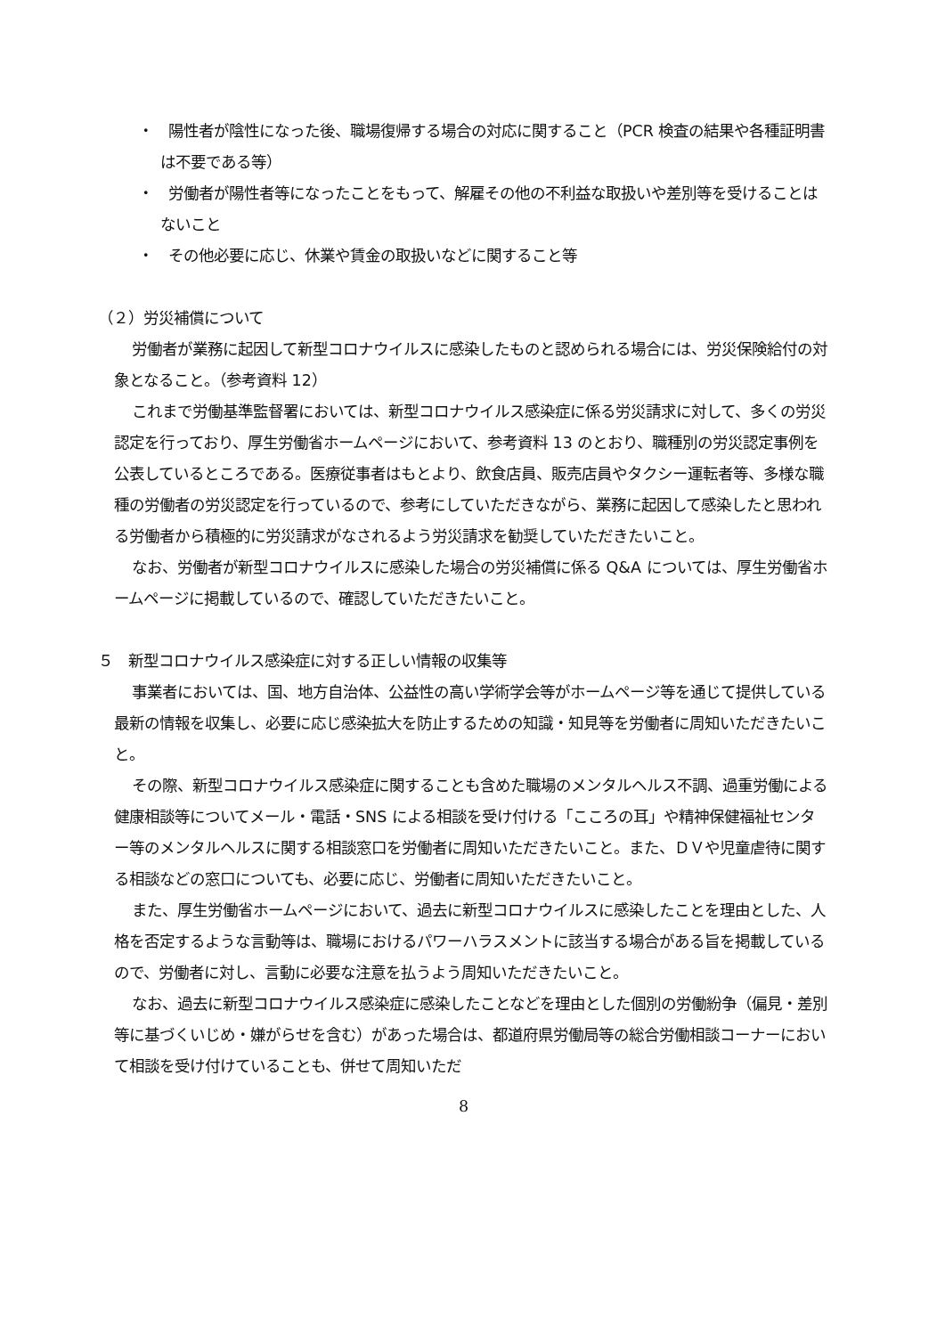・　陽性者が陰性になった後、職場復帰する場合の対応に関すること（PCR 検査の結果や各種証明書は不要である等）
・　労働者が陽性者等になったことをもって、解雇その他の不利益な取扱いや差別等を受けることはないこと
・　その他必要に応じ、休業や賃金の取扱いなどに関すること等
（２）労災補償について
労働者が業務に起因して新型コロナウイルスに感染したものと認められる場合には、労災保険給付の対象となること。（参考資料 12）
これまで労働基準監督署においては、新型コロナウイルス感染症に係る労災請求に対して、多くの労災認定を行っており、厚生労働省ホームページにおいて、参考資料 13 のとおり、職種別の労災認定事例を公表しているところである。医療従事者はもとより、飲食店員、販売店員やタクシー運転者等、多様な職種の労働者の労災認定を行っているので、参考にしていただきながら、業務に起因して感染したと思われる労働者から積極的に労災請求がなされるよう労災請求を勧奨していただきたいこと。
なお、労働者が新型コロナウイルスに感染した場合の労災補償に係る Q&A については、厚生労働省ホームページに掲載しているので、確認していただきたいこと。
５　新型コロナウイルス感染症に対する正しい情報の収集等
事業者においては、国、地方自治体、公益性の高い学術学会等がホームページ等を通じて提供している最新の情報を収集し、必要に応じ感染拡大を防止するための知識・知見等を労働者に周知いただきたいこと。
その際、新型コロナウイルス感染症に関することも含めた職場のメンタルヘルス不調、過重労働による健康相談等についてメール・電話・SNS による相談を受け付ける「こころの耳」や精神保健福祉センター等のメンタルヘルスに関する相談窓口を労働者に周知いただきたいこと。また、ＤＶや児童虐待に関する相談などの窓口についても、必要に応じ、労働者に周知いただきたいこと。
また、厚生労働省ホームページにおいて、過去に新型コロナウイルスに感染したことを理由とした、人格を否定するような言動等は、職場におけるパワーハラスメントに該当する場合がある旨を掲載しているので、労働者に対し、言動に必要な注意を払うよう周知いただきたいこと。
なお、過去に新型コロナウイルス感染症に感染したことなどを理由とした個別の労働紛争（偏見・差別等に基づくいじめ・嫌がらせを含む）があった場合は、都道府県労働局等の総合労働相談コーナーにおいて相談を受け付けていることも、併せて周知いただ
8